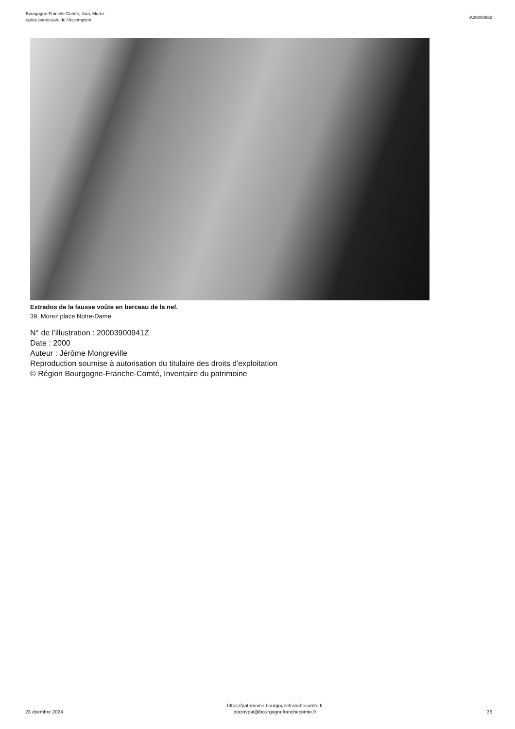Bourgogne-Franche-Comté, Jura, Morez
église paroissiale de l'Assomption
IA39000652
Extrados de la fausse voûte en berceau de la nef.
39, Morez place Notre-Dame
N° de l’illustration : 20003900941Z
Date : 2000
Auteur : Jérôme Mongreville
Reproduction soumise à autorisation du titulaire des droits d'exploitation
© Région Bourgogne-Franche-Comté, Inventaire du patrimoine
23 dcembre 2024
https://patrimoine.bourgognefranchecomte.fr
docinvpat@bourgognefranchecomte.fr
36